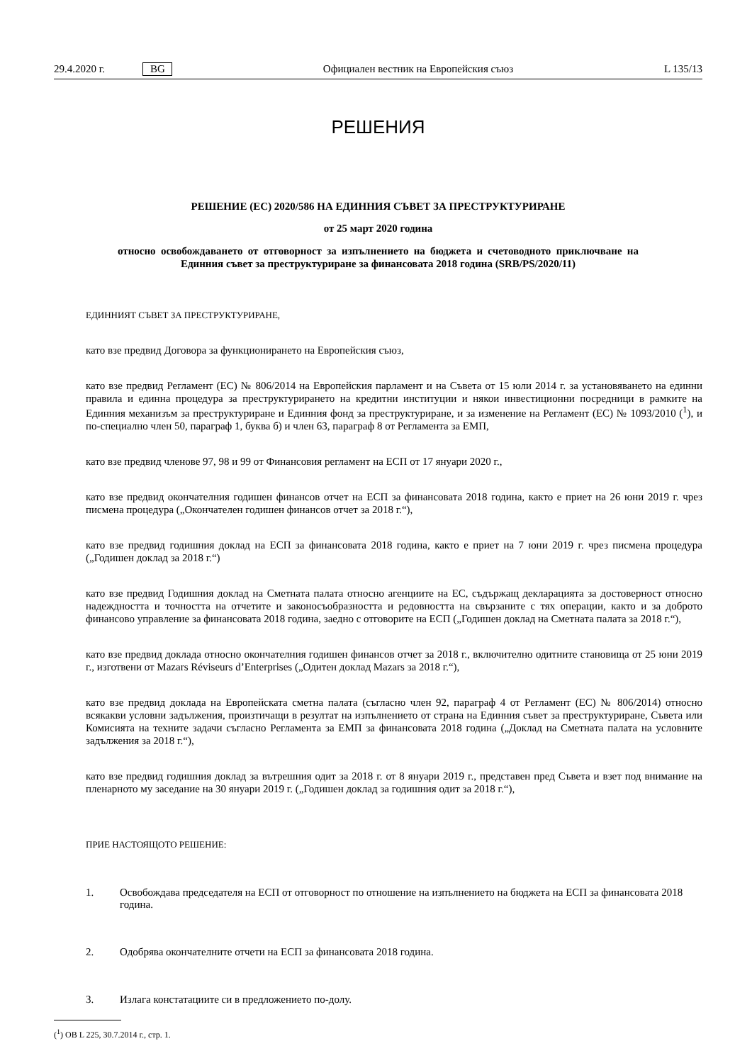29.4.2020 г. BG Официален вестник на Европейския съюз L 135/13
РЕШЕНИЯ
РЕШЕНИЕ (ЕС) 2020/586 НА ЕДИННИЯ СЪВЕТ ЗА ПРЕСТРУКТУРИРАНЕ
от 25 март 2020 година
относно освобождаването от отговорност за изпълнението на бюджета и счетоводното приключване на Единния съвет за преструктуриране за финансовата 2018 година (SRB/PS/2020/11)
ЕДИННИЯТ СЪВЕТ ЗА ПРЕСТРУКТУРИРАНЕ,
като взе предвид Договора за функционирането на Европейския съюз,
като взе предвид Регламент (ЕС) № 806/2014 на Европейския парламент и на Съвета от 15 юли 2014 г. за установяването на единни правила и единна процедура за преструктурирането на кредитни институции и някои инвестиционни посредници в рамките на Единния механизъм за преструктуриране и Единния фонд за преструктуриране, и за изменение на Регламент (ЕС) № 1093/2010 (<sup>1</sup>), и по-специално член 50, параграф 1, буква б) и член 63, параграф 8 от Регламента за ЕМП,
като взе предвид членове 97, 98 и 99 от Финансовия регламент на ЕСП от 17 януари 2020 г.,
като взе предвид окончателния годишен финансов отчет на ЕСП за финансовата 2018 година, както е приет на 26 юни 2019 г. чрез писмена процедура („Окончателен годишен финансов отчет за 2018 г.“),
като взе предвид годишния доклад на ЕСП за финансовата 2018 година, както е приет на 7 юни 2019 г. чрез писмена процедура („Годишен доклад за 2018 г.“)
като взе предвид Годишния доклад на Сметната палата относно агенциите на ЕС, съдържащ декларацията за достоверност относно надеждността и точността на отчетите и законосъобразността и редовността на свързаните с тях операции, както и за доброто финансово управление за финансовата 2018 година, заедно с отговорите на ЕСП („Годишен доклад на Сметната палата за 2018 г.“),
като взе предвид доклада относно окончателния годишен финансов отчет за 2018 г., включително одитните становища от 25 юни 2019 г., изготвени от Mazars Réviseurs d’Enterprises („Одитен доклад Mazars за 2018 г.“),
като взе предвид доклада на Европейската сметна палата (съгласно член 92, параграф 4 от Регламент (ЕС) № 806/2014) относно всякакви условни задължения, произтичащи в резултат на изпълнението от страна на Единния съвет за преструктуриране, Съвета или Комисията на техните задачи съгласно Регламента за ЕМП за финансовата 2018 година („Доклад на Сметната палата на условните задължения за 2018 г.“),
като взе предвид годишния доклад за вътрешния одит за 2018 г. от 8 януари 2019 г., представен пред Съвета и взет под внимание на пленарното му заседание на 30 януари 2019 г. („Годишен доклад за годишния одит за 2018 г.“),
ПРИЕ НАСТОЯЩОТО РЕШЕНИЕ:
1. Освобождава председателя на ЕСП от отговорност по отношение на изпълнението на бюджета на ЕСП за финансовата 2018 година.
2. Одобрява окончателните отчети на ЕСП за финансовата 2018 година.
3. Излага констатациите си в предложението по-долу.
(<sup>1</sup>) ОВ L 225, 30.7.2014 г., стр. 1.